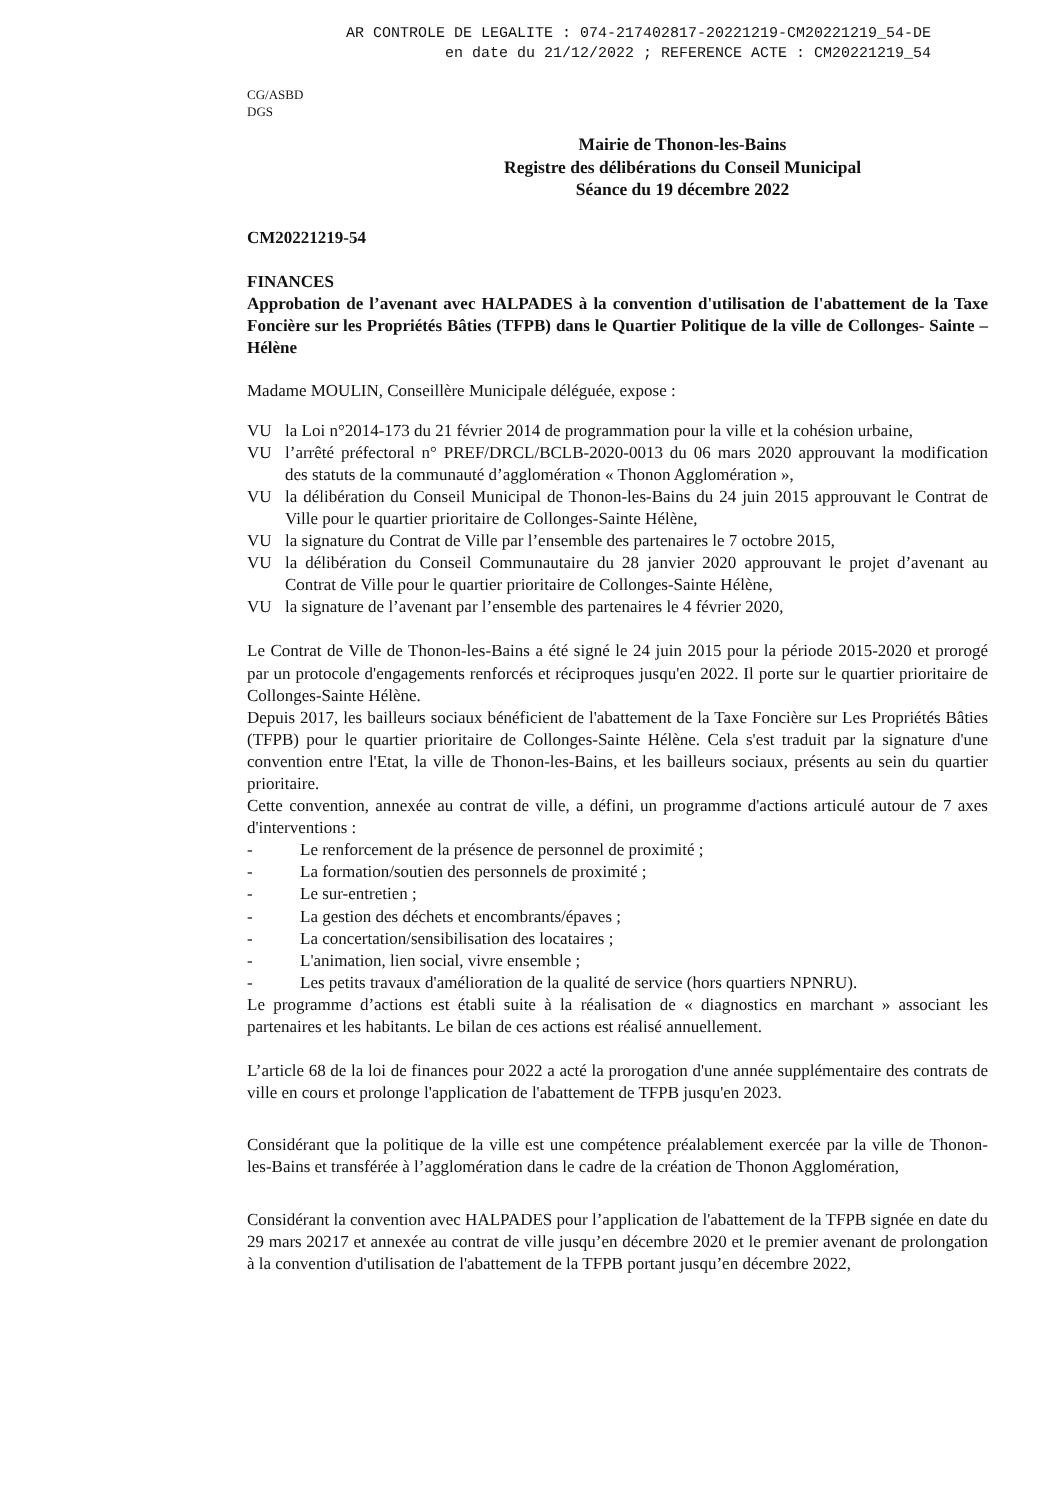AR CONTROLE DE LEGALITE : 074-217402817-20221219-CM20221219_54-DE
en date du 21/12/2022 ; REFERENCE ACTE : CM20221219_54
CG/ASBD
DGS
Mairie de Thonon-les-Bains
Registre des délibérations du Conseil Municipal
Séance du 19 décembre 2022
CM20221219-54
FINANCES
Approbation de l’avenant avec HALPADES à la convention d'utilisation de l'abattement de la Taxe Foncière sur les Propriétés Bâties (TFPB) dans le Quartier Politique de la ville de Collonges- Sainte – Hélène
Madame MOULIN, Conseillère Municipale déléguée, expose :
VU la Loi n°2014-173 du 21 février 2014 de programmation pour la ville et la cohésion urbaine,
VU l’arrêté préfectoral n° PREF/DRCL/BCLB-2020-0013 du 06 mars 2020 approuvant la modification des statuts de la communauté d’agglomération « Thonon Agglomération »,
VU la délibération du Conseil Municipal de Thonon-les-Bains du 24 juin 2015 approuvant le Contrat de Ville pour le quartier prioritaire de Collonges-Sainte Hélène,
VU la signature du Contrat de Ville par l’ensemble des partenaires le 7 octobre 2015,
VU la délibération du Conseil Communautaire du 28 janvier 2020 approuvant le projet d’avenant au Contrat de Ville pour le quartier prioritaire de Collonges-Sainte Hélène,
VU la signature de l’avenant par l’ensemble des partenaires le 4 février 2020,
Le Contrat de Ville de Thonon-les-Bains a été signé le 24 juin 2015 pour la période 2015-2020 et prorogé par un protocole d'engagements renforcés et réciproques jusqu'en 2022. Il porte sur le quartier prioritaire de Collonges-Sainte Hélène.
Depuis 2017, les bailleurs sociaux bénéficient de l'abattement de la Taxe Foncière sur Les Propriétés Bâties (TFPB) pour le quartier prioritaire de Collonges-Sainte Hélène. Cela s'est traduit par la signature d'une convention entre l'Etat, la ville de Thonon-les-Bains, et les bailleurs sociaux, présents au sein du quartier prioritaire.
Cette convention, annexée au contrat de ville, a défini, un programme d'actions articulé autour de 7 axes d'interventions :
- Le renforcement de la présence de personnel de proximité ;
- La formation/soutien des personnels de proximité ;
- Le sur-entretien ;
- La gestion des déchets et encombrants/épaves ;
- La concertation/sensibilisation des locataires ;
- L'animation, lien social, vivre ensemble ;
- Les petits travaux d'amélioration de la qualité de service (hors quartiers NPNRU).
Le programme d’actions est établi suite à la réalisation de « diagnostics en marchant » associant les partenaires et les habitants. Le bilan de ces actions est réalisé annuellement.
L’article 68 de la loi de finances pour 2022 a acté la prorogation d'une année supplémentaire des contrats de ville en cours et prolonge l'application de l'abattement de TFPB jusqu'en 2023.
Considérant que la politique de la ville est une compétence préalablement exercée par la ville de Thonon-les-Bains et transférée à l’agglomération dans le cadre de la création de Thonon Agglomération,
Considérant la convention avec HALPADES pour l’application de l'abattement de la TFPB signée en date du 29 mars 20217 et annexée au contrat de ville jusqu’en décembre 2020 et le premier avenant de prolongation à la convention d'utilisation de l'abattement de la TFPB portant jusqu’en décembre 2022,